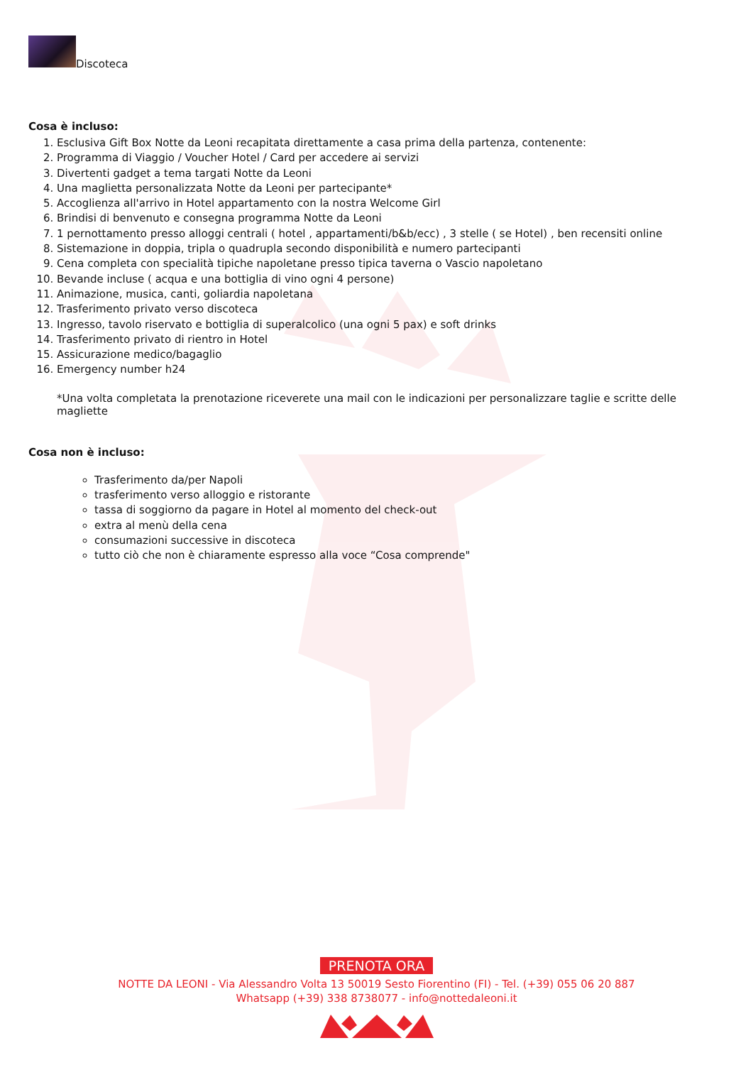Discoteca
Cosa è incluso:
1. Esclusiva Gift Box Notte da Leoni recapitata direttamente a casa prima della partenza, contenente:
2. Programma di Viaggio / Voucher Hotel / Card per accedere ai servizi
3. Divertenti gadget a tema targati Notte da Leoni
4. Una maglietta personalizzata Notte da Leoni per partecipante*
5. Accoglienza all'arrivo in Hotel appartamento con la nostra Welcome Girl
6. Brindisi di benvenuto e consegna programma Notte da Leoni
7. 1 pernottamento presso alloggi centrali ( hotel , appartamenti/b&b/ecc) , 3 stelle ( se Hotel) , ben recensiti online
8. Sistemazione in doppia, tripla o quadrupla secondo disponibilità e numero partecipanti
9. Cena completa con specialità tipiche napoletane presso tipica taverna o Vascio napoletano
10. Bevande incluse ( acqua e una bottiglia di vino ogni 4 persone)
11. Animazione, musica, canti, goliardia napoletana
12. Trasferimento privato verso discoteca
13. Ingresso, tavolo riservato e bottiglia di superalcolico (una ogni 5 pax) e soft drinks
14. Trasferimento privato di rientro in Hotel
15. Assicurazione medico/bagaglio
16. Emergency number h24
*Una volta completata la prenotazione riceverete una mail con le indicazioni per personalizzare taglie e scritte delle magliette
Cosa non è incluso:
Trasferimento da/per Napoli
trasferimento verso alloggio e ristorante
tassa di soggiorno da pagare in Hotel al momento del check-out
extra al menù della cena
consumazioni successive in discoteca
tutto ciò che non è chiaramente espresso alla voce “Cosa comprende"
PRENOTA ORA
NOTTE DA LEONI - Via Alessandro Volta 13 50019 Sesto Fiorentino (FI) - Tel. (+39) 055 06 20 887
Whatsapp (+39) 338 8738077 - info@nottedaleoni.it